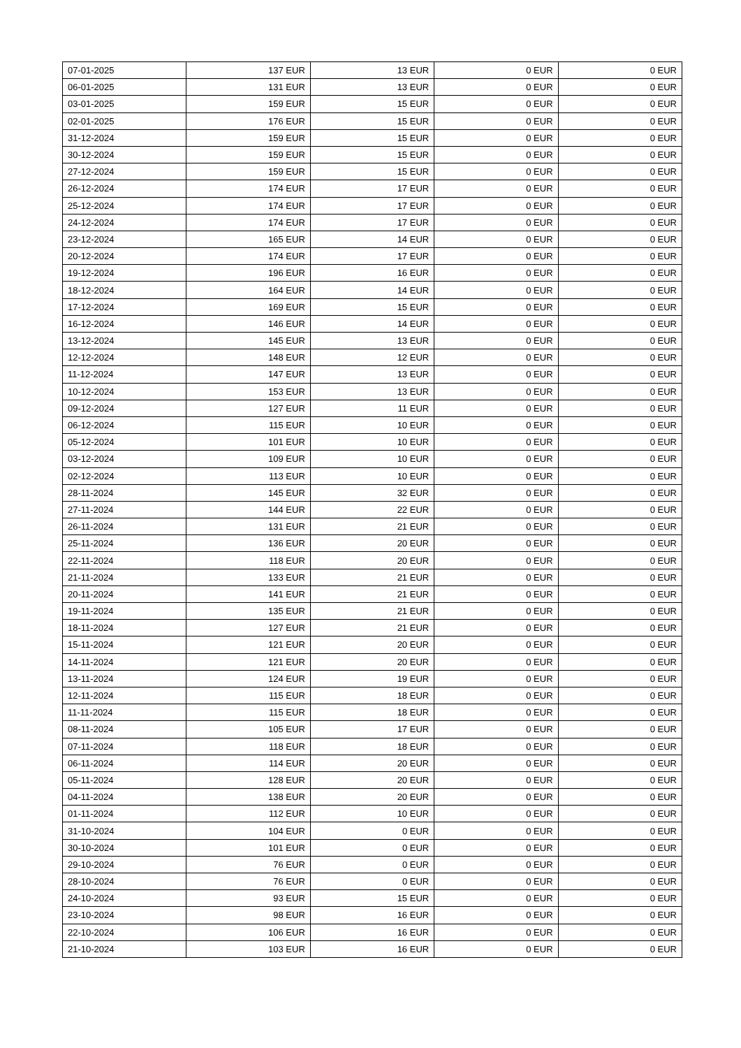| 07-01-2025 | 137 EUR | 13 EUR | 0 EUR | 0 EUR |
| 06-01-2025 | 131 EUR | 13 EUR | 0 EUR | 0 EUR |
| 03-01-2025 | 159 EUR | 15 EUR | 0 EUR | 0 EUR |
| 02-01-2025 | 176 EUR | 15 EUR | 0 EUR | 0 EUR |
| 31-12-2024 | 159 EUR | 15 EUR | 0 EUR | 0 EUR |
| 30-12-2024 | 159 EUR | 15 EUR | 0 EUR | 0 EUR |
| 27-12-2024 | 159 EUR | 15 EUR | 0 EUR | 0 EUR |
| 26-12-2024 | 174 EUR | 17 EUR | 0 EUR | 0 EUR |
| 25-12-2024 | 174 EUR | 17 EUR | 0 EUR | 0 EUR |
| 24-12-2024 | 174 EUR | 17 EUR | 0 EUR | 0 EUR |
| 23-12-2024 | 165 EUR | 14 EUR | 0 EUR | 0 EUR |
| 20-12-2024 | 174 EUR | 17 EUR | 0 EUR | 0 EUR |
| 19-12-2024 | 196 EUR | 16 EUR | 0 EUR | 0 EUR |
| 18-12-2024 | 164 EUR | 14 EUR | 0 EUR | 0 EUR |
| 17-12-2024 | 169 EUR | 15 EUR | 0 EUR | 0 EUR |
| 16-12-2024 | 146 EUR | 14 EUR | 0 EUR | 0 EUR |
| 13-12-2024 | 145 EUR | 13 EUR | 0 EUR | 0 EUR |
| 12-12-2024 | 148 EUR | 12 EUR | 0 EUR | 0 EUR |
| 11-12-2024 | 147 EUR | 13 EUR | 0 EUR | 0 EUR |
| 10-12-2024 | 153 EUR | 13 EUR | 0 EUR | 0 EUR |
| 09-12-2024 | 127 EUR | 11 EUR | 0 EUR | 0 EUR |
| 06-12-2024 | 115 EUR | 10 EUR | 0 EUR | 0 EUR |
| 05-12-2024 | 101 EUR | 10 EUR | 0 EUR | 0 EUR |
| 03-12-2024 | 109 EUR | 10 EUR | 0 EUR | 0 EUR |
| 02-12-2024 | 113 EUR | 10 EUR | 0 EUR | 0 EUR |
| 28-11-2024 | 145 EUR | 32 EUR | 0 EUR | 0 EUR |
| 27-11-2024 | 144 EUR | 22 EUR | 0 EUR | 0 EUR |
| 26-11-2024 | 131 EUR | 21 EUR | 0 EUR | 0 EUR |
| 25-11-2024 | 136 EUR | 20 EUR | 0 EUR | 0 EUR |
| 22-11-2024 | 118 EUR | 20 EUR | 0 EUR | 0 EUR |
| 21-11-2024 | 133 EUR | 21 EUR | 0 EUR | 0 EUR |
| 20-11-2024 | 141 EUR | 21 EUR | 0 EUR | 0 EUR |
| 19-11-2024 | 135 EUR | 21 EUR | 0 EUR | 0 EUR |
| 18-11-2024 | 127 EUR | 21 EUR | 0 EUR | 0 EUR |
| 15-11-2024 | 121 EUR | 20 EUR | 0 EUR | 0 EUR |
| 14-11-2024 | 121 EUR | 20 EUR | 0 EUR | 0 EUR |
| 13-11-2024 | 124 EUR | 19 EUR | 0 EUR | 0 EUR |
| 12-11-2024 | 115 EUR | 18 EUR | 0 EUR | 0 EUR |
| 11-11-2024 | 115 EUR | 18 EUR | 0 EUR | 0 EUR |
| 08-11-2024 | 105 EUR | 17 EUR | 0 EUR | 0 EUR |
| 07-11-2024 | 118 EUR | 18 EUR | 0 EUR | 0 EUR |
| 06-11-2024 | 114 EUR | 20 EUR | 0 EUR | 0 EUR |
| 05-11-2024 | 128 EUR | 20 EUR | 0 EUR | 0 EUR |
| 04-11-2024 | 138 EUR | 20 EUR | 0 EUR | 0 EUR |
| 01-11-2024 | 112 EUR | 10 EUR | 0 EUR | 0 EUR |
| 31-10-2024 | 104 EUR | 0 EUR | 0 EUR | 0 EUR |
| 30-10-2024 | 101 EUR | 0 EUR | 0 EUR | 0 EUR |
| 29-10-2024 | 76 EUR | 0 EUR | 0 EUR | 0 EUR |
| 28-10-2024 | 76 EUR | 0 EUR | 0 EUR | 0 EUR |
| 24-10-2024 | 93 EUR | 15 EUR | 0 EUR | 0 EUR |
| 23-10-2024 | 98 EUR | 16 EUR | 0 EUR | 0 EUR |
| 22-10-2024 | 106 EUR | 16 EUR | 0 EUR | 0 EUR |
| 21-10-2024 | 103 EUR | 16 EUR | 0 EUR | 0 EUR |